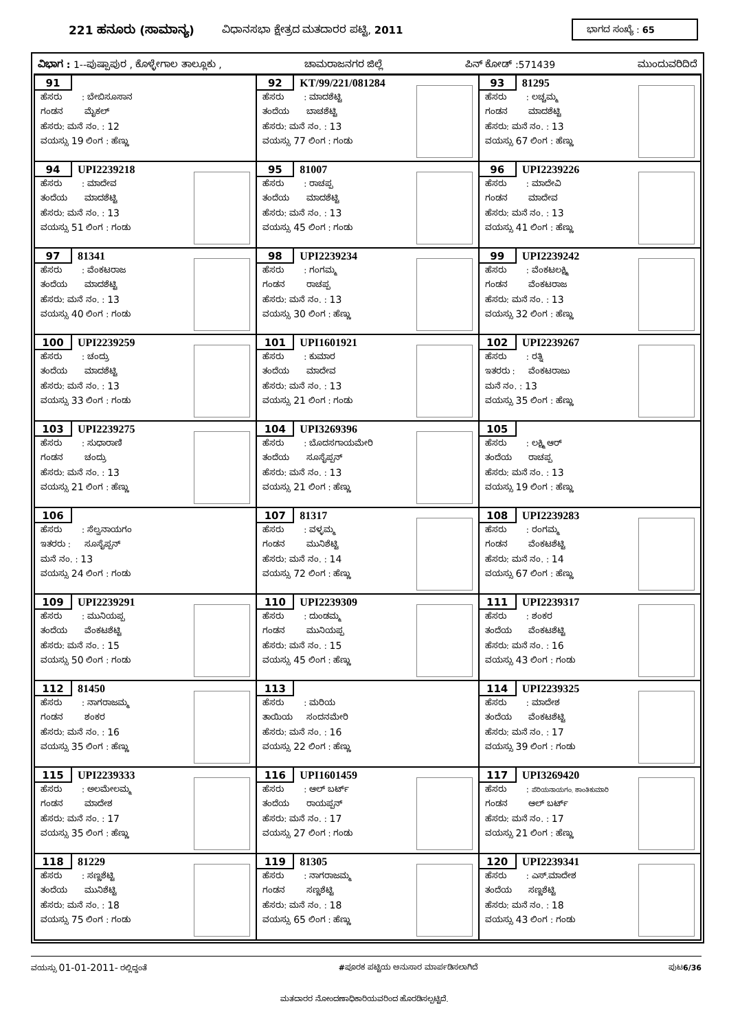221 ಹನೂರು (ಸಾಮಾನ್ಯ) ವಿಧಾನಸಭಾ ಕ್ಷೇತ್ರದ ಮತದಾರರ ಪಟ್ಟಿ, 2011 ಭಾಗದ ಸಂಖ್ಯೆ : 65
ವಿಭಾಗ : 1--ಪುಷ್ಪಾಪುರ , ಕೊಳ್ಳೇಗಾಲ ತಾಲ್ಲೂಕು , ಚಾಮರಾಜನಗರ ಜಿಲ್ಲೆ ಪಿನ್ ಕೋಡ್ :571439 ಮುಂದುವರಿದಿದೆ
| 91 ಹೆಸರು : ಬೇಬಿಸೂಸಾನ ಗಂಡನ ಮೈಕಲ್ ಹೆಸರು: ಮನೆ ನಂ. : 12 ವಯಸ್ಸು 19 ಲಿಂಗ : ಹೆಣ್ಣು | 92 KT/99/221/081284 ಹೆಸರು : ಮಾದಶೆಟ್ಟಿ ತಂದೆಯ ಬಾಚಶೆಟ್ಟಿ ಹೆಸರು: ಮನೆ ನಂ. : 13 ವಯಸ್ಸು 77 ಲಿಂಗ : ಗಂಡು | 93 81295 ಹೆಸರು : ಲಚ್ಚಮ್ಮ ಗಂಡನ ಮಾದಶೆಟ್ಟಿ ಹೆಸರು: ಮನೆ ನಂ. : 13 ವಯಸ್ಸು 67 ಲಿಂಗ : ಹೆಣ್ಣು |
| 94 UPI2239218 ಹೆಸರು : ಮಾದೇವ ತಂದೆಯ ಮಾದಶೆಟ್ಟಿ ಹೆಸರು: ಮನೆ ನಂ. : 13 ವಯಸ್ಸು 51 ಲಿಂಗ : ಗಂಡು | 95 81007 ಹೆಸರು : ರಾಚಪ್ಪ ತಂದೆಯ ಮಾದಶೆಟ್ಟಿ ಹೆಸರು: ಮನೆ ನಂ. : 13 ವಯಸ್ಸು 45 ಲಿಂಗ : ಗಂಡು | 96 UPI2239226 ಹೆಸರು : ಮಾದೇವಿ ಗಂಡನ ಮಾದೇವ ಹೆಸರು: ಮನೆ ನಂ. : 13 ವಯಸ್ಸು 41 ಲಿಂಗ : ಹೆಣ್ಣು |
| 97 81341 ಹೆಸರು : ವೆಂಕಟರಾಜ ತಂದೆಯ ಮಾದಶೆಟ್ಟಿ ಹೆಸರು: ಮನೆ ನಂ. : 13 ವಯಸ್ಸು 40 ಲಿಂಗ : ಗಂಡು | 98 UPI2239234 ಹೆಸರು : ಗಂಗಮ್ಮ ಗಂಡನ ರಾಚಪ್ಪ ಹೆಸರು: ಮನೆ ನಂ. : 13 ವಯಸ್ಸು 30 ಲಿಂಗ : ಹೆಣ್ಣು | 99 UPI2239242 ಹೆಸರು : ವೆಂಕಟಲಕ್ಷ್ಮಿ ಗಂಡನ ವೆಂಕಟರಾಜ ಹೆಸರು: ಮನೆ ನಂ. : 13 ವಯಸ್ಸು 32 ಲಿಂಗ : ಹೆಣ್ಣು |
| 100 UPI2239259 ಹೆಸರು : ಚಂದ್ರು ತಂದೆಯ ಮಾದಶೆಟ್ಟಿ ಹೆಸರು: ಮನೆ ನಂ. : 13 ವಯಸ್ಸು 33 ಲಿಂಗ : ಗಂಡು | 101 UPI1601921 ಹೆಸರು : ಕುಮಾರ ತಂದೆಯ ಮಾದೇವ ಹೆಸರು: ಮನೆ ನಂ. : 13 ವಯಸ್ಸು 21 ಲಿಂಗ : ಗಂಡು | 102 UPI2239267 ಹೆಸರು : ರತ್ನಿ ಇತರರು : ವೆಂಕಟರಾಜು ಮನೆ ನಂ. : 13 ವಯಸ್ಸು 35 ಲಿಂಗ : ಹೆಣ್ಣು |
| 103 UPI2239275 ಹೆಸರು : ಸುಧಾರಾಣಿ ಗಂಡನ ಚಂದ್ರು ಹೆಸರು: ಮನೆ ನಂ. : 13 ವಯಸ್ಸು 21 ಲಿಂಗ : ಹೆಣ್ಣು | 104 UPI3269396 ಹೆಸರು : ಬೊದಸಗಾಯಮೇರಿ ತಂದೆಯ ಸೂಸೈಪ್ಪನ್ ಹೆಸರು: ಮನೆ ನಂ. : 13 ವಯಸ್ಸು 21 ಲಿಂಗ : ಹೆಣ್ಣು | 105 ಹೆಸರು : ಲಕ್ಷ್ಮಿ ಆರ್ ತಂದೆಯ ರಾಚಪ್ಪ ಹೆಸರು: ಮನೆ ನಂ. : 13 ವಯಸ್ಸು 19 ಲಿಂಗ : ಹೆಣ್ಣು |
| 106 ಹೆಸರು : ಸೆಲ್ವನಾಯಗಂ ಇತರರು : ಸೂಸೈಪ್ಪನ್ ಮನೆ ನಂ. : 13 ವಯಸ್ಸು 24 ಲಿಂಗ : ಗಂಡು | 107 81317 ಹೆಸರು : ವಳ್ಳಮ್ಮ ಗಂಡನ ಮುನಿಶೆಟ್ಟಿ ಹೆಸರು: ಮನೆ ನಂ. : 14 ವಯಸ್ಸು 72 ಲಿಂಗ : ಹೆಣ್ಣು | 108 UPI2239283 ಹೆಸರು : ರಂಗಮ್ಮ ಗಂಡನ ವೆಂಕಟಶೆಟ್ಟಿ ಹೆಸರು: ಮನೆ ನಂ. : 14 ವಯಸ್ಸು 67 ಲಿಂಗ : ಹೆಣ್ಣು |
| 109 UPI2239291 ಹೆಸರು : ಮುನಿಯಪ್ಪ ತಂದೆಯ ವೆಂಕಟಶೆಟ್ಟಿ ಹೆಸರು: ಮನೆ ನಂ. : 15 ವಯಸ್ಸು 50 ಲಿಂಗ : ಗಂಡು | 110 UPI2239309 ಹೆಸರು : ದುಂಡಮ್ಮ ಗಂಡನ ಮುನಿಯಪ್ಪ ಹೆಸರು: ಮನೆ ನಂ. : 15 ವಯಸ್ಸು 45 ಲಿಂಗ : ಹೆಣ್ಣು | 111 UPI2239317 ಹೆಸರು : ಶಂಕರ ತಂದೆಯ ವೆಂಕಟಶೆಟ್ಟಿ ಹೆಸರು: ಮನೆ ನಂ. : 16 ವಯಸ್ಸು 43 ಲಿಂಗ : ಗಂಡು |
| 112 81450 ಹೆಸರು : ನಾಗರಾಜಮ್ಮ ಗಂಡನ ಶಂಕರ ಹೆಸರು: ಮನೆ ನಂ. : 16 ವಯಸ್ಸು 35 ಲಿಂಗ : ಹೆಣ್ಣು | 113 ಹೆಸರು : ಮರಿಯ ತಾಯಿಯ ಸಂದನಮೇರಿ ಹೆಸರು: ಮನೆ ನಂ. : 16 ವಯಸ್ಸು 22 ಲಿಂಗ : ಹೆಣ್ಣು | 114 UPI2239325 ಹೆಸರು : ಮಾದೇಶ ತಂದೆಯ ವೆಂಕಟಶೆಟ್ಟಿ ಹೆಸರು: ಮನೆ ನಂ. : 17 ವಯಸ್ಸು 39 ಲಿಂಗ : ಗಂಡು |
| 115 UPI2239333 ಹೆಸರು : ಅಲಮೇಲಮ್ಮ ಗಂಡನ ಮಾದೇಶ ಹೆಸರು: ಮನೆ ನಂ. : 17 ವಯಸ್ಸು 35 ಲಿಂಗ : ಹೆಣ್ಣು | 116 UPI1601459 ಹೆಸರು : ಆಲ್ ಬರ್ಟ್ ತಂದೆಯ ರಾಯಪ್ಪನ್ ಹೆಸರು: ಮನೆ ನಂ. : 17 ವಯಸ್ಸು 27 ಲಿಂಗ : ಗಂಡು | 117 UPI3269420 ಹೆಸರು : ಪೆರಿಯನಾಯಗಂ. ಶಾಂತಿಕುಮಾರಿ ಗಂಡನ ಆಲ್ ಬರ್ಟ್ ಹೆಸರು: ಮನೆ ನಂ. : 17 ವಯಸ್ಸು 21 ಲಿಂಗ : ಹೆಣ್ಣು |
| 118 81229 ಹೆಸರು : ಸಣ್ಣಶೆಟ್ಟಿ ತಂದೆಯ ಮುನಿಶೆಟ್ಟಿ ಹೆಸರು: ಮನೆ ನಂ. : 18 ವಯಸ್ಸು 75 ಲಿಂಗ : ಗಂಡು | 119 81305 ಹೆಸರು : ನಾಗರಾಜಮ್ಮ ಗಂಡನ ಸಣ್ಣಶೆಟ್ಟಿ ಹೆಸರು: ಮನೆ ನಂ. : 18 ವಯಸ್ಸು 65 ಲಿಂಗ : ಹೆಣ್ಣು | 120 UPI2239341 ಹೆಸರು : ಎಸ್.ಮಾದೇಶ ತಂದೆಯ ಸಣ್ಣಶೆಟ್ಟಿ ಹೆಸರು: ಮನೆ ನಂ. : 18 ವಯಸ್ಸು 43 ಲಿಂಗ : ಗಂಡು |
ವಯಸ್ಸು 01-01-2011- ರಲ್ಲಿದ್ದಂತೆ #ಪೂರಕ ಪಟ್ಟಿಯ ಅನುಸಾರ ಮಾರ್ಪಡಿಸಲಾಗಿದೆ ಪುಟ6/36
ಮತದಾರರ ನೋಂದಣಾಧಿಕಾರಿಯವರಿಂದ ಹೊರಡಿಸಲ್ಪಟ್ಟಿದೆ.